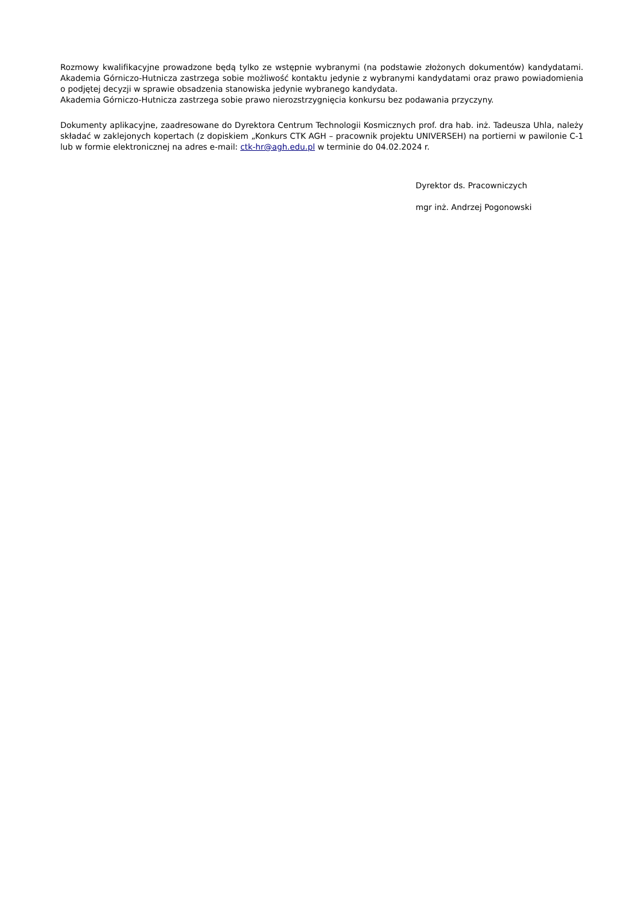Rozmowy kwalifikacyjne prowadzone będą tylko ze wstępnie wybranymi (na podstawie złożonych dokumentów) kandydatami. Akademia Górniczo-Hutnicza zastrzega sobie możliwość kontaktu jedynie z wybranymi kandydatami oraz prawo powiadomienia o podjętej decyzji w sprawie obsadzenia stanowiska jedynie wybranego kandydata.
Akademia Górniczo-Hutnicza zastrzega sobie prawo nierozstrzygnięcia konkursu bez podawania przyczyny.
Dokumenty aplikacyjne, zaadresowane do Dyrektora Centrum Technologii Kosmicznych prof. dra hab. inż. Tadeusza Uhla, należy składać w zaklejonych kopertach (z dopiskiem „Konkurs CTK AGH – pracownik projektu UNIVERSEH) na portierni w pawilonie C-1 lub w formie elektronicznej na adres e-mail: ctk-hr@agh.edu.pl w terminie do 04.02.2024 r.
Dyrektor ds. Pracowniczych
mgr inż. Andrzej Pogonowski